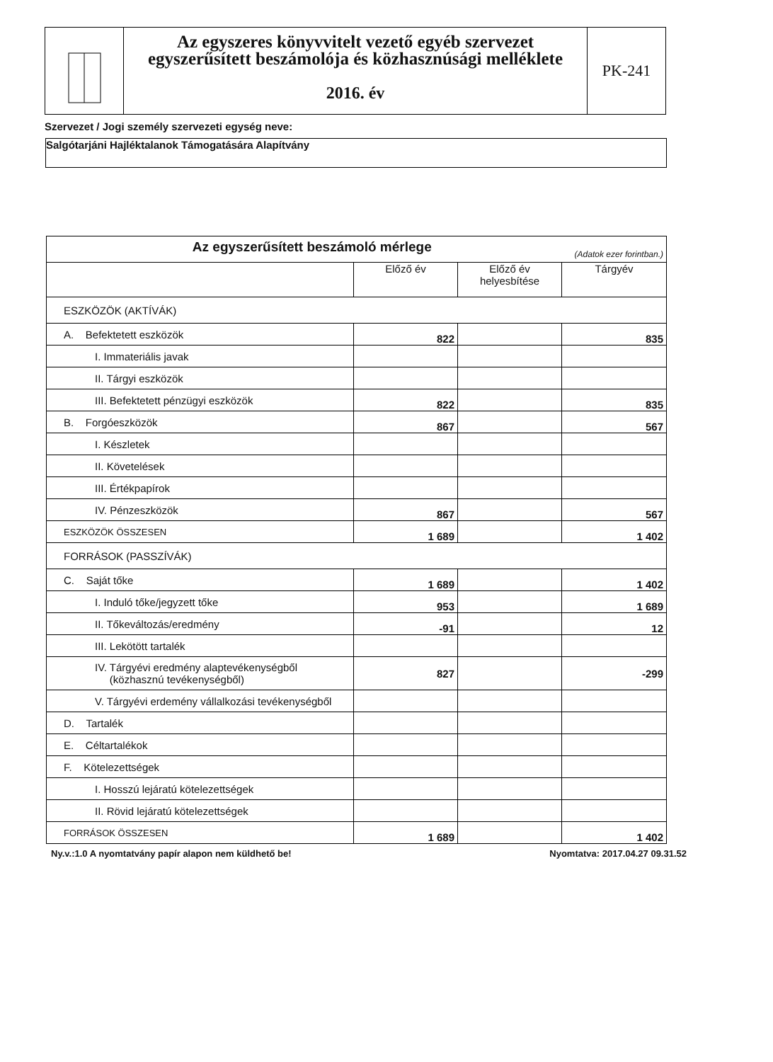Az egyszeres könyvvitelt vezető egyéb szervezet
egyszerűsített beszámolója és közhasznúsági melléklete
2016. év
PK-241
Szervezet / Jogi személy szervezeti egység neve:
Salgótarjáni Hajléktalanok Támogatására Alapítvány
| Az egyszerűsített beszámoló mérlege (Adatok ezer forintban.) | | | |
| --- | --- | --- | --- |
| | Előző év | Előző év helyesbítése | Tárgyév |
| ESZKÖZÖK (AKTÍVÁK) | | | |
| A. Befektetett eszközök | 822 | | 835 |
| I. Immateriális javak | | | |
| II. Tárgyi eszközök | | | |
| III. Befektetett pénzügyi eszközök | 822 | | 835 |
| B. Forgóeszközök | 867 | | 567 |
| I. Készletek | | | |
| II. Követelések | | | |
| III. Értékpapírok | | | |
| IV. Pénzeszközök | 867 | | 567 |
| ESZKÖZÖK ÖSSZESEN | 1 689 | | 1 402 |
| FORRÁSOK (PASSZÍVÁK) | | | |
| C. Saját tőke | 1 689 | | 1 402 |
| I. Induló tőke/jegyzett tőke | 953 | | 1 689 |
| II. Tőkeváltozás/eredmény | -91 | | 12 |
| III. Lekötött tartalék | | | |
| IV. Tárgyévi eredmény alaptevékenységből (közhasznú tevékenységből) | 827 | | -299 |
| V. Tárgyévi erdemény vállalkozási tevékenységből | | | |
| D. Tartalék | | | |
| E. Céltartalékok | | | |
| F. Kötelezettségek | | | |
| I. Hosszú lejáratú kötelezettségek | | | |
| II. Rövid lejáratú kötelezettségek | | | |
| FORRÁSOK ÖSSZESEN | 1 689 | | 1 402 |
Ny.v.:1.0 A nyomtatvány papír alapon nem küldhető be! Nyomtatva: 2017.04.27 09.31.52